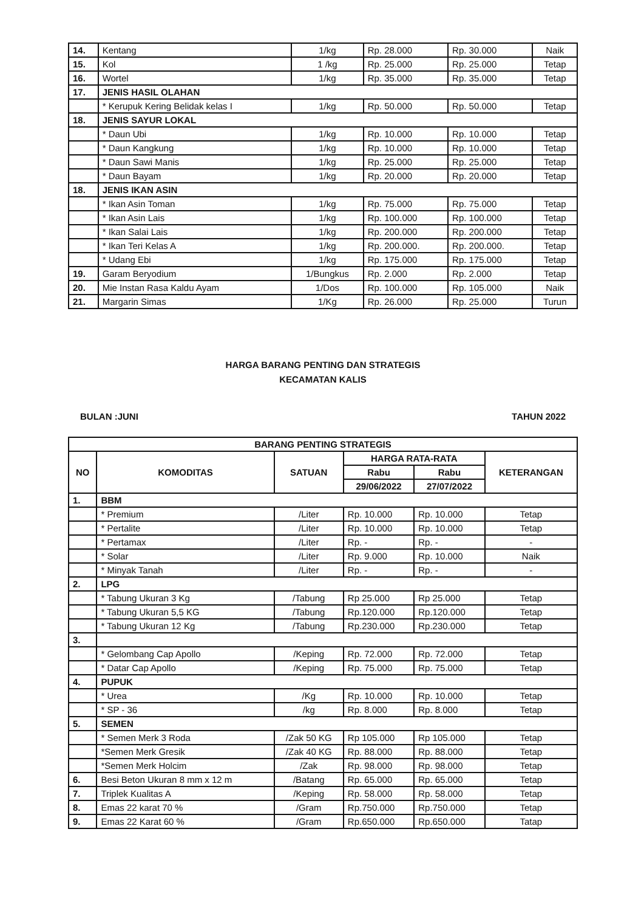| 14. | Kentang | 1/kg | Rp. 28.000 | Rp. 30.000 | Naik |
| 15. | Kol | 1 /kg | Rp. 25.000 | Rp. 25.000 | Tetap |
| 16. | Wortel | 1/kg | Rp. 35.000 | Rp. 35.000 | Tetap |
| 17. | JENIS HASIL OLAHAN | | | | |
| | * Kerupuk Kering Belidak kelas I | 1/kg | Rp. 50.000 | Rp. 50.000 | Tetap |
| 18. | JENIS SAYUR LOKAL | | | | |
| | * Daun Ubi | 1/kg | Rp. 10.000 | Rp. 10.000 | Tetap |
| | * Daun Kangkung | 1/kg | Rp. 10.000 | Rp. 10.000 | Tetap |
| | * Daun Sawi Manis | 1/kg | Rp. 25.000 | Rp. 25.000 | Tetap |
| | * Daun Bayam | 1/kg | Rp. 20.000 | Rp. 20.000 | Tetap |
| 18. | JENIS IKAN ASIN | | | | |
| | * Ikan Asin Toman | 1/kg | Rp. 75.000 | Rp. 75.000 | Tetap |
| | * Ikan Asin Lais | 1/kg | Rp. 100.000 | Rp. 100.000 | Tetap |
| | * Ikan Salai Lais | 1/kg | Rp. 200.000 | Rp. 200.000 | Tetap |
| | * Ikan Teri Kelas A | 1/kg | Rp. 200.000. | Rp. 200.000. | Tetap |
| | * Udang Ebi | 1/kg | Rp. 175.000 | Rp. 175.000 | Tetap |
| 19. | Garam Beryodium | 1/Bungkus | Rp. 2.000 | Rp. 2.000 | Tetap |
| 20. | Mie Instan Rasa Kaldu Ayam | 1/Dos | Rp. 100.000 | Rp. 105.000 | Naik |
| 21. | Margarin Simas | 1/Kg | Rp. 26.000 | Rp. 25.000 | Turun |
HARGA BARANG PENTING DAN STRATEGIS
KECAMATAN KALIS
BULAN :JUNI TAHUN 2022
| BARANG PENTING STRATEGIS | | | | | |
| --- | --- | --- | --- | --- | --- |
| NO | KOMODITAS | SATUAN | HARGA RATA-RATA | | KETERANGAN |
| | | | Rabu | Rabu | |
| | | | 29/06/2022 | 27/07/2022 | |
| 1. | BBM | | | | |
| | * Premium | /Liter | Rp. 10.000 | Rp. 10.000 | Tetap |
| | * Pertalite | /Liter | Rp. 10.000 | Rp. 10.000 | Tetap |
| | * Pertamax | /Liter | Rp. - | Rp. - | - |
| | * Solar | /Liter | Rp. 9.000 | Rp. 10.000 | Naik |
| | * Minyak Tanah | /Liter | Rp. - | Rp. - | - |
| 2. | LPG | | | | |
| | * Tabung Ukuran 3 Kg | /Tabung | Rp 25.000 | Rp 25.000 | Tetap |
| | * Tabung Ukuran 5,5 KG | /Tabung | Rp.120.000 | Rp.120.000 | Tetap |
| | * Tabung Ukuran 12 Kg | /Tabung | Rp.230.000 | Rp.230.000 | Tetap |
| 3. | | | | | |
| | * Gelombang Cap Apollo | /Keping | Rp. 72.000 | Rp. 72.000 | Tetap |
| | * Datar Cap Apollo | /Keping | Rp. 75.000 | Rp. 75.000 | Tetap |
| 4. | PUPUK | | | | |
| | * Urea | /Kg | Rp. 10.000 | Rp. 10.000 | Tetap |
| | * SP - 36 | /kg | Rp. 8.000 | Rp. 8.000 | Tetap |
| 5. | SEMEN | | | | |
| | * Semen Merk 3 Roda | /Zak 50 KG | Rp 105.000 | Rp 105.000 | Tetap |
| | *Semen Merk Gresik | /Zak 40 KG | Rp. 88.000 | Rp. 88.000 | Tetap |
| | *Semen Merk Holcim | /Zak | Rp. 98.000 | Rp. 98.000 | Tetap |
| 6. | Besi Beton Ukuran 8 mm x 12 m | /Batang | Rp. 65.000 | Rp. 65.000 | Tetap |
| 7. | Triplek Kualitas A | /Keping | Rp. 58.000 | Rp. 58.000 | Tetap |
| 8. | Emas 22 karat 70 % | /Gram | Rp.750.000 | Rp.750.000 | Tetap |
| 9. | Emas 22 Karat 60 % | /Gram | Rp.650.000 | Rp.650.000 | Tatap |